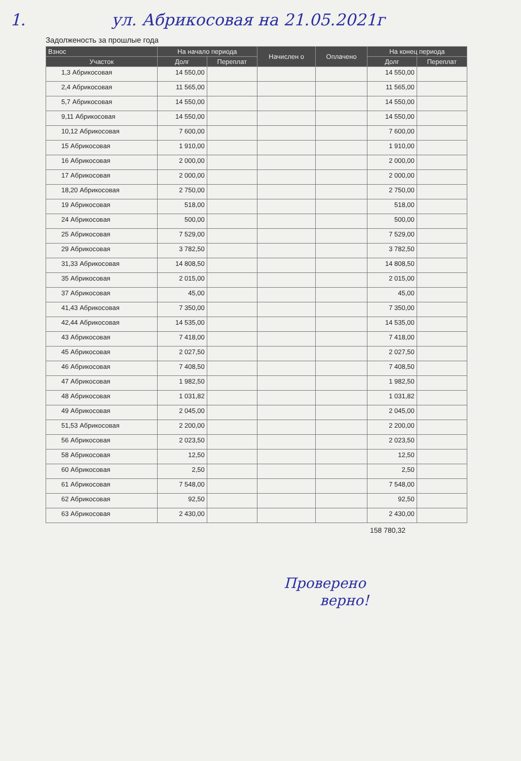1. ул. Абрикосовая на 21.05.2021г
Задолженость за прошлые года
| Взнос | На начало периода | | Начислен о | Оплачено | На конец периода | |
| --- | --- | --- | --- | --- | --- | --- |
| Участок | Долг | Переплат | | | Долг | Переплат |
| 1,3 Абрикосовая | 14 550,00 | | | | 14 550,00 | |
| 2,4 Абрикосовая | 11 565,00 | | | | 11 565,00 | |
| 5,7 Абрикосовая | 14 550,00 | | | | 14 550,00 | |
| 9,11 Абрикосовая | 14 550,00 | | | | 14 550,00 | |
| 10,12 Абрикосовая | 7 600,00 | | | | 7 600,00 | |
| 15 Абрикосовая | 1 910,00 | | | | 1 910,00 | |
| 16 Абрикосовая | 2 000,00 | | | | 2 000,00 | |
| 17 Абрикосовая | 2 000,00 | | | | 2 000,00 | |
| 18,20 Абрикосовая | 2 750,00 | | | | 2 750,00 | |
| 19 Абрикосовая | 518,00 | | | | 518,00 | |
| 24 Абрикосовая | 500,00 | | | | 500,00 | |
| 25 Абрикосовая | 7 529,00 | | | | 7 529,00 | |
| 29 Абрикосовая | 3 782,50 | | | | 3 782,50 | |
| 31,33 Абрикосовая | 14 808,50 | | | | 14 808,50 | |
| 35 Абрикосовая | 2 015,00 | | | | 2 015,00 | |
| 37 Абрикосовая | 45,00 | | | | 45,00 | |
| 41,43 Абрикосовая | 7 350,00 | | | | 7 350,00 | |
| 42,44 Абрикосовая | 14 535,00 | | | | 14 535,00 | |
| 43 Абрикосовая | 7 418,00 | | | | 7 418,00 | |
| 45 Абрикосовая | 2 027,50 | | | | 2 027,50 | |
| 46 Абрикосовая | 7 408,50 | | | | 7 408,50 | |
| 47 Абрикосовая | 1 982,50 | | | | 1 982,50 | |
| 48 Абрикосовая | 1 031,82 | | | | 1 031,82 | |
| 49 Абрикосовая | 2 045,00 | | | | 2 045,00 | |
| 51,53 Абрикосовая | 2 200,00 | | | | 2 200,00 | |
| 56 Абрикосовая | 2 023,50 | | | | 2 023,50 | |
| 58 Абрикосовая | 12,50 | | | | 12,50 | |
| 60 Абрикосовая | 2,50 | | | | 2,50 | |
| 61 Абрикосовая | 7 548,00 | | | | 7 548,00 | |
| 62 Абрикосовая | 92,50 | | | | 92,50 | |
| 63 Абрикосовая | 2 430,00 | | | | 2 430,00 | |
158 780,32
Проверено
верно!